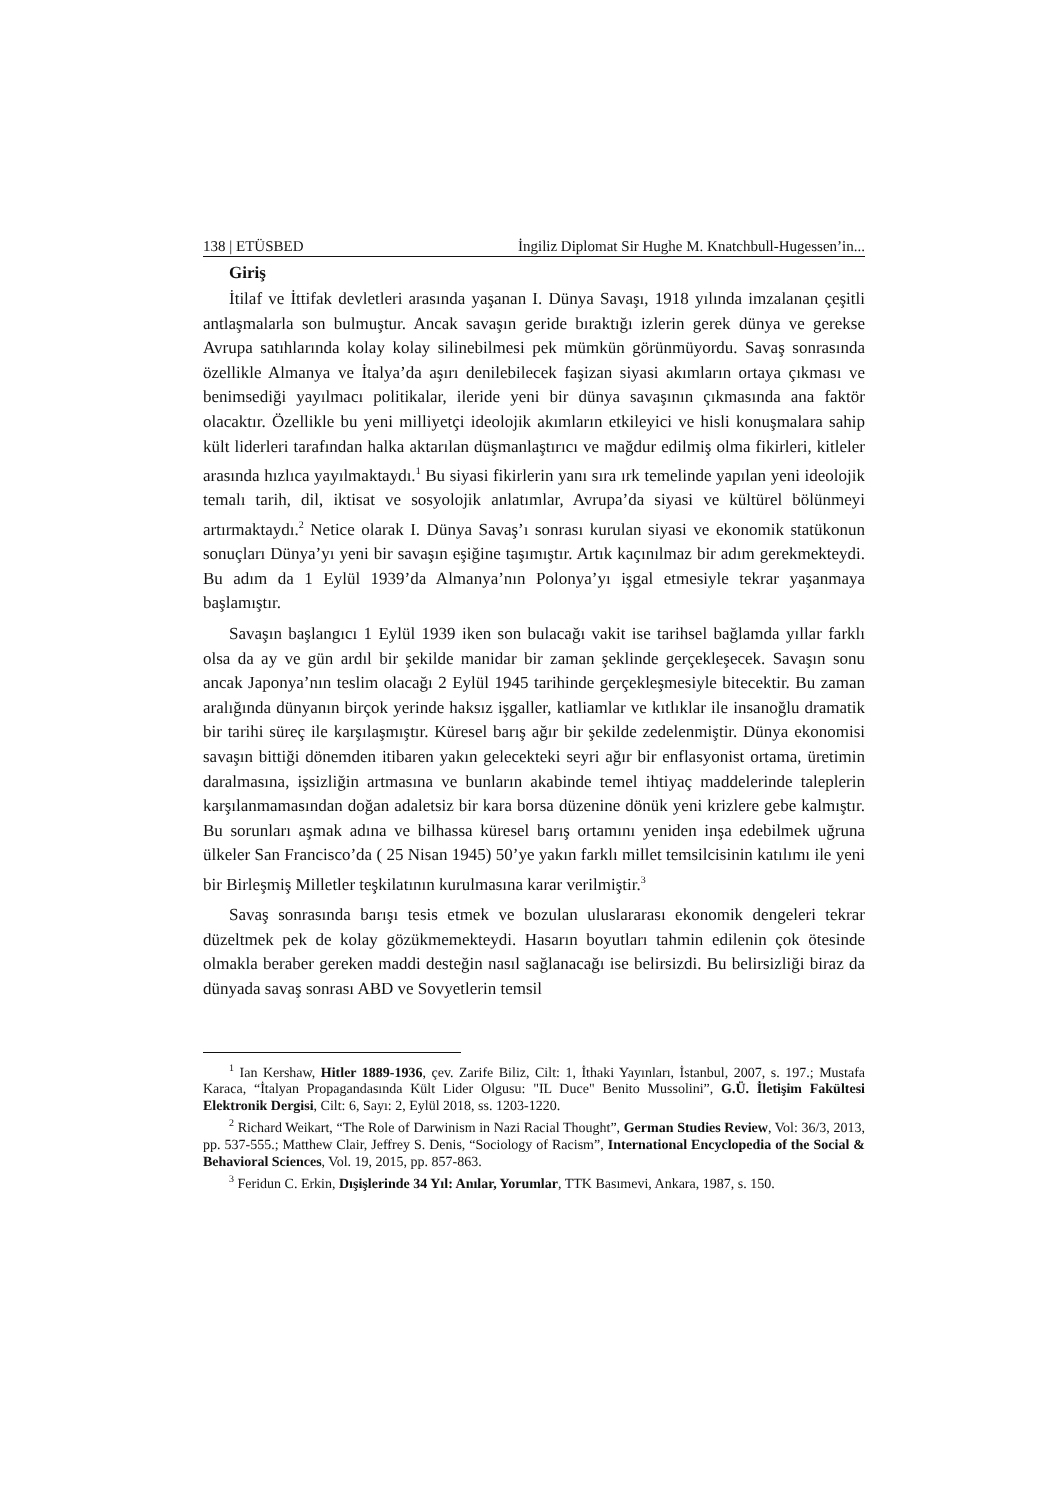138 | ETÜSBED İngiliz Diplomat Sir Hughe M. Knatchbull-Hugessen’in...
Giriş
İtilaf ve İttifak devletleri arasında yaşanan I. Dünya Savaşı, 1918 yılında imzalanan çeşitli antlaşmalarla son bulmuştur. Ancak savaşın geride bıraktığı izlerin gerek dünya ve gerekse Avrupa satıhlarında kolay kolay silinebilmesi pek mümkün görünmüyordu. Savaş sonrasında özellikle Almanya ve İtalya’da aşırı denilebilecek faşizan siyasi akımların ortaya çıkması ve benimsediği yayılmacı politikalar, ileride yeni bir dünya savaşının çıkmasında ana faktör olacaktır. Özellikle bu yeni milliyetçi ideolojik akımların etkileyici ve hisli konuşmalara sahip kült liderleri tarafından halka aktarılan düşmanlaştırıcı ve mağdur edilmiş olma fikirleri, kitleler arasında hızlıca yayılmaktaydı.<sup>1</sup> Bu siyasi fikirlerin yanı sıra ırk temelinde yapılan yeni ideolojik temalı tarih, dil, iktisat ve sosyolojik anlatımlar, Avrupa’da siyasi ve kültürel bölünmeyi artırmaktaydı.<sup>2</sup> Netice olarak I. Dünya Savaş’ı sonrası kurulan siyasi ve ekonomik statükonun sonuçları Dünya’yı yeni bir savaşın eşiğine taşımıştır. Artık kaçınılmaz bir adım gerekmekteydi. Bu adım da 1 Eylül 1939’da Almanya’nın Polonya’yı işgal etmesiyle tekrar yaşanmaya başlamıştır.
Savaşın başlangıcı 1 Eylül 1939 iken son bulacağı vakit ise tarihsel bağlamda yıllar farklı olsa da ay ve gün ardıl bir şekilde manidar bir zaman şeklinde gerçekleşecek. Savaşın sonu ancak Japonya’nın teslim olacağı 2 Eylül 1945 tarihinde gerçekleşmesiyle bitecektir. Bu zaman aralığında dünyanın birçok yerinde haksız işgaller, katliamlar ve kıtlıklar ile insanoğlu dramatik bir tarihi süreç ile karşılaşmıştır. Küresel barış ağır bir şekilde zedelenmiştir. Dünya ekonomisi savaşın bittiği dönemden itibaren yakın gelecekteki seyri ağır bir enflasyonist ortama, üretimin daralmasına, işsizliğin artmasına ve bunların akabinde temel ihtiyaç maddelerinde taleplerin karşılanmamasından doğan adaletsiz bir kara borsa düzenine dönük yeni krizlere gebe kalmıştır. Bu sorunları aşmak adına ve bilhassa küresel barış ortamını yeniden inşa edebilmek uğruna ülkeler San Francisco’da ( 25 Nisan 1945) 50’ye yakın farklı millet temsilcisinin katılımı ile yeni bir Birleşmiş Milletler teşkilatının kurulmasına karar verilmiştir.<sup>3</sup>
Savaş sonrasında barışı tesis etmek ve bozulan uluslararası ekonomik dengeleri tekrar düzeltmek pek de kolay gözükmemekteydi. Hasarın boyutları tahmin edilenin çok ötesinde olmakla beraber gereken maddi desteğin nasıl sağlanacağı ise belirsizdi. Bu belirsizliği biraz da dünyada savaş sonrası ABD ve Sovyetlerin temsil
<sup>1</sup> Ian Kershaw, Hitler 1889-1936, çev. Zarife Biliz, Cilt: 1, İthaki Yayınları, İstanbul, 2007, s. 197.; Mustafa Karaca, “İtalyan Propagandasında Kült Lider Olgusu: "IL Duce" Benito Mussolini”, G.Ü. İletişim Fakültesi Elektronik Dergisi, Cilt: 6, Sayı: 2, Eylül 2018, ss. 1203-1220.
<sup>2</sup> Richard Weikart, “The Role of Darwinism in Nazi Racial Thought”, German Studies Review, Vol: 36/3, 2013, pp. 537-555.; Matthew Clair, Jeffrey S. Denis, “Sociology of Racism”, International Encyclopedia of the Social & Behavioral Sciences, Vol. 19, 2015, pp. 857-863.
<sup>3</sup> Feridun C. Erkin, Dışişlerinde 34 Yıl: Anılar, Yorumlar, TTK Basımevi, Ankara, 1987, s. 150.